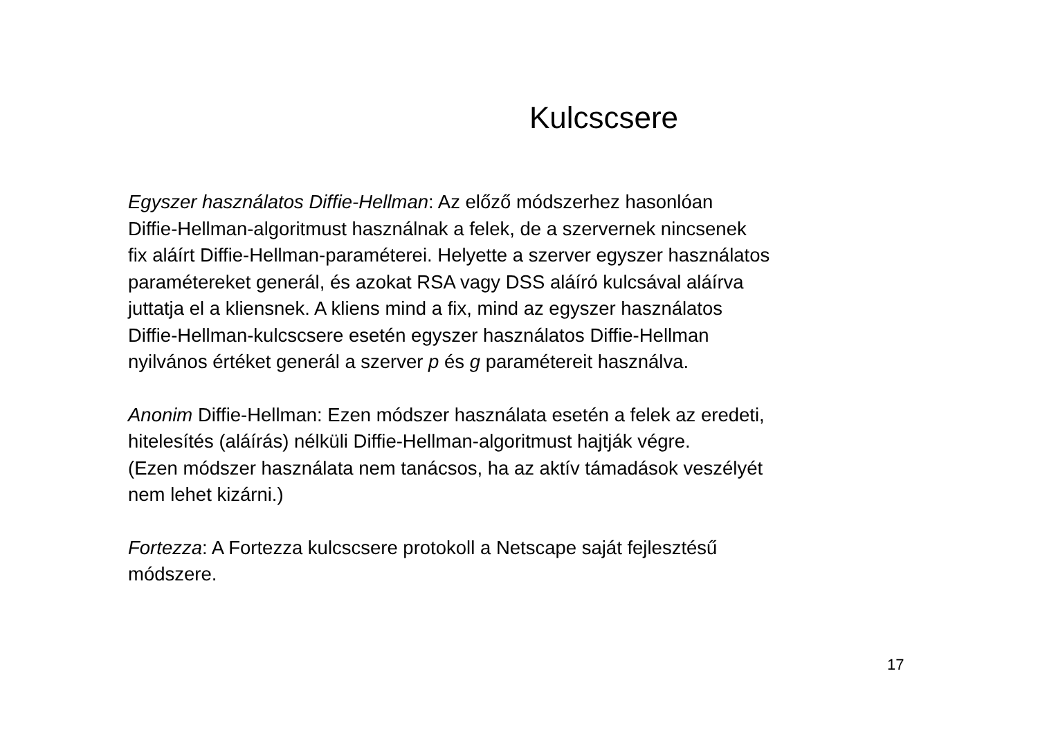Kulcscsere
Egyszer használatos Diffie-Hellman: Az előző módszerhez hasonlóan
Diffie-Hellman-algoritmust használnak a felek, de a szervernek nincsenek
fix aláírt Diffie-Hellman-paraméterei. Helyette a szerver egyszer használatos
paramétereket generál, és azokat RSA vagy DSS aláíró kulcsával aláírva
juttatja el a kliensnek. A kliens mind a fix, mind az egyszer használatos
Diffie-Hellman-kulcscsere esetén egyszer használatos Diffie-Hellman
nyilvános értéket generál a szerver p és g paramétereit használva.
Anonim Diffie-Hellman: Ezen módszer használata esetén a felek az eredeti,
hitelesítés (aláírás) nélküli Diffie-Hellman-algoritmust hajtják végre.
(Ezen módszer használata nem tanácsos, ha az aktív támadások veszélyét
nem lehet kizárni.)
Fortezza: A Fortezza kulcscsere protokoll a Netscape saját fejlesztésű
módszere.
17